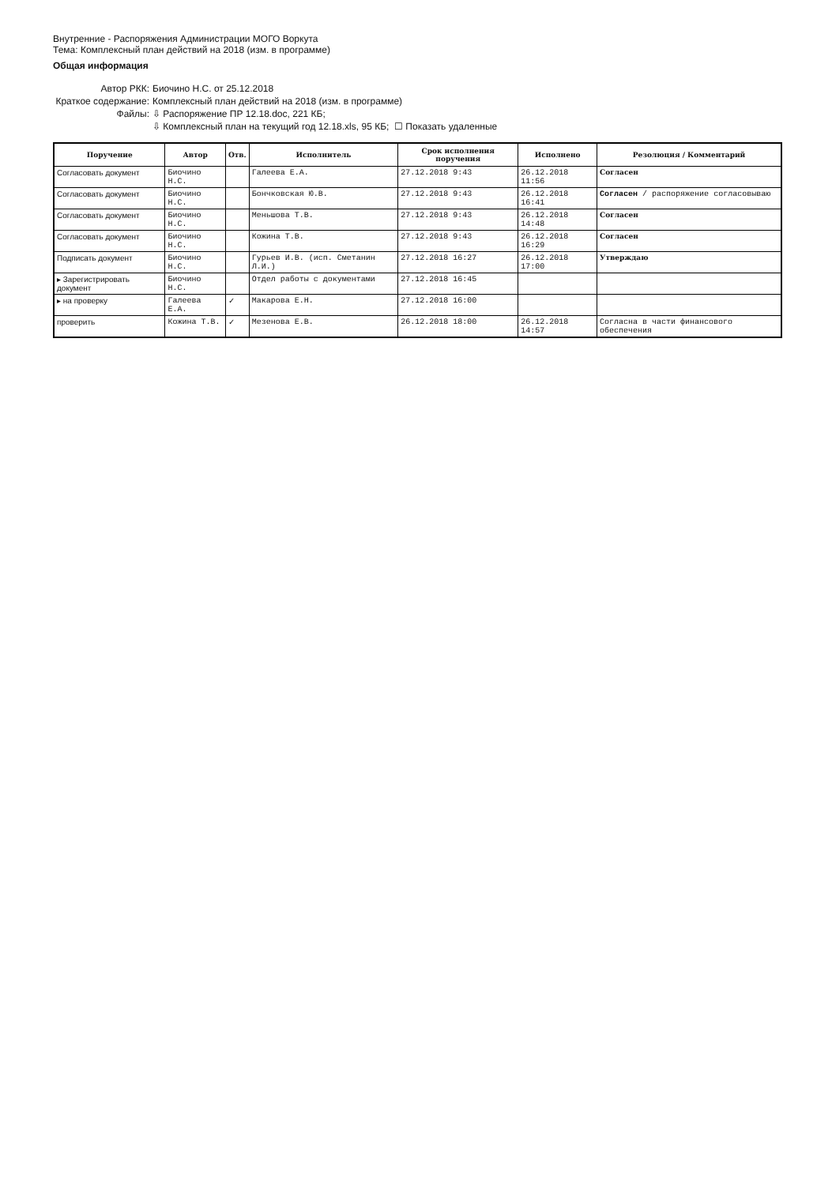Внутренние - Распоряжения Администрации МОГО Воркута
Тема: Комплексный план действий на 2018 (изм. в программе)
Общая информация
Автор РКК: Биочино Н.С. от 25.12.2018
Краткое содержание: Комплексный план действий на 2018 (изм. в программе)
Файлы: ⇩ Распоряжение ПР 12.18.doc, 221 КБ;
⇩ Комплексный план на текущий год 12.18.xls, 95 КБ; ☐ Показать удаленные
| Поручение | Автор | Отв. | Исполнитель | Срок исполнения поручения | Исполнено | Резолюция / Комментарий |
| --- | --- | --- | --- | --- | --- | --- |
| Согласовать документ | Биочино Н.С. | | Галеева Е.А. | 27.12.2018 9:43 | 26.12.2018 11:56 | Согласен |
| Согласовать документ | Биочино Н.С. | | Бончковская Ю.В. | 27.12.2018 9:43 | 26.12.2018 16:41 | Согласен / распоряжение согласовываю |
| Согласовать документ | Биочино Н.С. | | Меньшова Т.В. | 27.12.2018 9:43 | 26.12.2018 14:48 | Согласен |
| Согласовать документ | Биочино Н.С. | | Кожина Т.В. | 27.12.2018 9:43 | 26.12.2018 16:29 | Согласен |
| Подписать документ | Биочино Н.С. | | Гурьев И.В. (исп. Сметанин Л.И.) | 27.12.2018 16:27 | 26.12.2018 17:00 | Утверждаю |
| ▸ Зарегистрировать документ | Биочино Н.С. | | Отдел работы с документами | 27.12.2018 16:45 | | |
| ▸ на проверку | Галеева Е.А. | ✓ | Макарова Е.Н. | 27.12.2018 16:00 | | |
| проверить | Кожина Т.В. | ✓ | Мезенова Е.В. | 26.12.2018 18:00 | 26.12.2018 14:57 | Согласна в части финансового обеспечения |